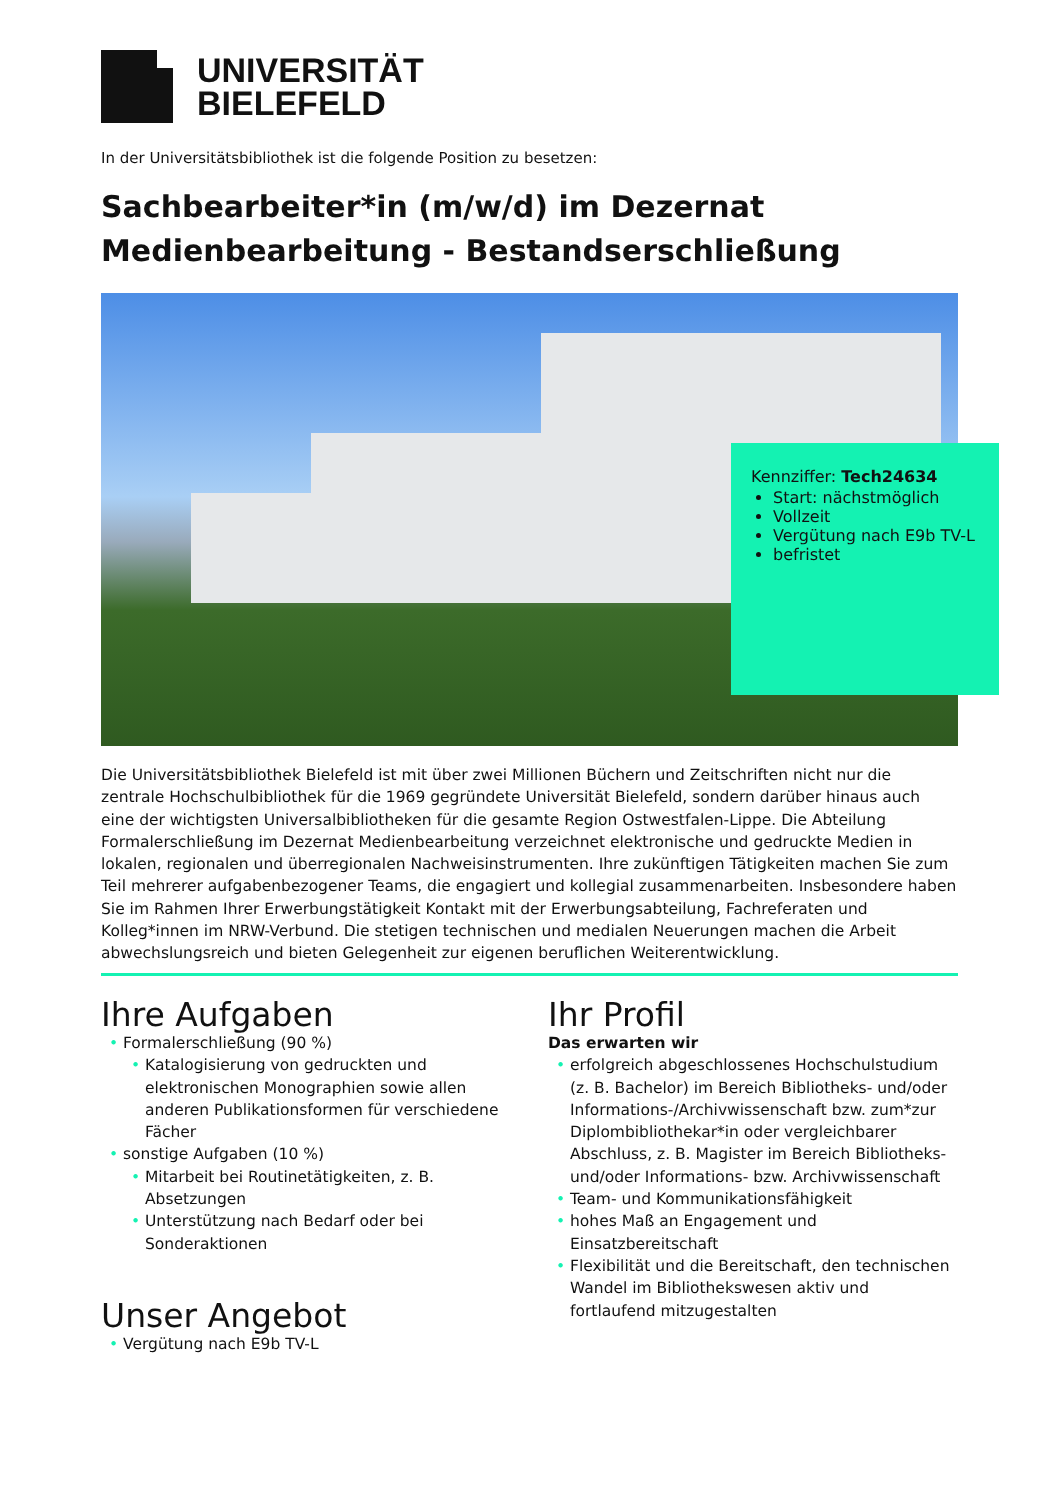UNIVERSITÄT
BIELEFELD
In der Universitätsbibliothek ist die folgende Position zu besetzen:
Sachbearbeiter*in (m/w/d) im Dezernat Medienbearbeitung - Bestandserschließung
Kennziffer: Tech24634
Start: nächstmöglich
Vollzeit
Vergütung nach E9b TV-L
befristet
Die Universitätsbibliothek Bielefeld ist mit über zwei Millionen Büchern und Zeitschriften nicht nur die zentrale Hochschulbibliothek für die 1969 gegründete Universität Bielefeld, sondern darüber hinaus auch eine der wichtigsten Universalbibliotheken für die gesamte Region Ostwestfalen-Lippe. Die Abteilung Formalerschließung im Dezernat Medienbearbeitung verzeichnet elektronische und gedruckte Medien in lokalen, regionalen und überregionalen Nachweisinstrumenten. Ihre zukünftigen Tätigkeiten machen Sie zum Teil mehrerer aufgabenbezogener Teams, die engagiert und kollegial zusammenarbeiten. Insbesondere haben Sie im Rahmen Ihrer Erwerbungstätigkeit Kontakt mit der Erwerbungsabteilung, Fachreferaten und Kolleg*innen im NRW-Verbund. Die stetigen technischen und medialen Neuerungen machen die Arbeit abwechslungsreich und bieten Gelegenheit zur eigenen beruflichen Weiterentwicklung.
Ihre Aufgaben
Formalerschließung (90 %)
Katalogisierung von gedruckten und elektronischen Monographien sowie allen anderen Publikationsformen für verschiedene Fächer
sonstige Aufgaben (10 %)
Mitarbeit bei Routinetätigkeiten, z. B. Absetzungen
Unterstützung nach Bedarf oder bei Sonderaktionen
Unser Angebot
Vergütung nach E9b TV-L
Ihr Profil
Das erwarten wir
erfolgreich abgeschlossenes Hochschulstudium (z. B. Bachelor) im Bereich Bibliotheks- und/oder Informations-/Archivwissenschaft bzw. zum*zur Diplombibliothekar*in oder vergleichbarer Abschluss, z. B. Magister im Bereich Bibliotheks- und/oder Informations- bzw. Archivwissenschaft
Team- und Kommunikationsfähigkeit
hohes Maß an Engagement und Einsatzbereitschaft
Flexibilität und die Bereitschaft, den technischen Wandel im Bibliothekswesen aktiv und fortlaufend mitzugestalten